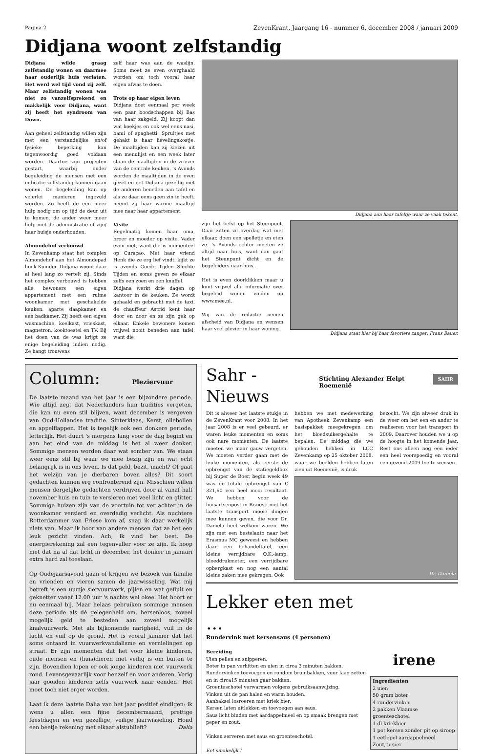Pagina 2 ZevenKrant, Jaargang 16 - nummer 6, december 2008 / januari 2009
Didjana woont zelfstandig
Didjana wilde graag zelfstandig wonen en daarmee haar ouderlijk huis verlaten. Het werd wel tijd vond zij zelf. Maar zelfstandig wonen was niet zo vanzelfsprekend en makkelijk voor Didjana, want zij heeft het syndroom van Down.
Aan geheel zelfstandig willen zijn met een verstandelijke en/of fysieke beperking kan tegenwoordig goed voldaan worden. Daartoe zijn projecten gestart, waarbij onder begeleiding de mensen met een indicatie zelfstandig kunnen gaan wonen. De begeleiding kan op velerlei manieren ingevuld worden. Zo heeft de een meer hulp nodig om op tijd de deur uit te komen, de ander weer meer hulp met de administratie of zijn/ haar huisje onderhouden.
Almondehof verbouwd
In Zevenkamp staat het complex Almondehof aan het Almondepad hoek Kuinder. Didjana woont daar al heel lang zo vertelt zij. Sinds het complex verbouwd is hebben alle bewoners een eigen appartement met een ruime woonkamer met geschakelde keuken, aparte slaapkamer en een badkamer. Zij heeft een eigen wasmachine, koelkast, vrieskast, magnetron, kooktoestel en TV. Bij het doen van de was krijgt ze enige begeleiding indien nodig. Ze hangt trouwens
zelf haar was aan de waslijn. Soms moet ze even overghaald worden om toch vooral haar eigen afwas te doen.
Trots op haar eigen leven
Didjana doet eenmaal per week een paar boodschappen bij Bas van haar zakgeld. Zij koopt dan wat koekjes en ook wel eens nasi, bami of spaghetti. Spruitjes met gehakt is haar lievelingskostje. De maaltijden kan zij kiezen uit een menulijst en een week later staan de maaltijden in de vriezer van de centrale keuken. 's Avonds worden de maaltijden in de oven gezet en eet Didjana gezellig met de anderen beneden aan tafel en als ze daar eens geen zin in heeft, neemt zij haar warme maaltijd mee naar haar appartement.
Visite
Regelmatig komen haar oma, broer en moeder op visite. Vader even niet, want die is momenteel op Curaçao. Met haar vriend Henk die ze erg lief vindt, kijkt ze 's avonds Goede Tijden Slechte Tijden en soms geven ze elkaar zelfs een zoen en een knuffel.
Didjana werkt drie dagen op kantoor in de keuken. Ze wordt gehaald en gebracht met de taxi, de chauffeur Astrid kent haar door en door en ze zijn gek op elkaar. Enkele bewoners komen vrijwel nooit beneden aan tafel, want die
Didjana aan haar tafeltje waar ze vaak tekent.
zijn het liefst op het Steunpunt. Daar zitten ze overdag wat met elkaar, doen een spelletje en eten ze. 's Avonds echter moeten ze altijd naar huis, want dan gaat het Steunpunt dicht en de begeleiders naar huis.
Het is even doorklikken maar u kunt vrijwel alle informatie over begeleid wonen vinden op www.mee.nl.
Wij van de redactie nemen afscheid van Didjana en wensen haar veel plezier in haar woning.
Didjana staat hier bij haar favoriete zanger: Frans Bauer.
Column: Pleziervuur
De laatste maand van het jaar is een bijzondere periode. Wie altijd zegt dat Nederlanders hun tradities vergeten, die kan nu even stil blijven, want december is vergeven van Oud-Hollandse traditie. Sinterklaas, Kerst, oliebollen en appelflappen. Het is tegelijk ook een donkere periode, letterlijk. Het duurt 's morgens lang voor de dag begint en aan het eind van de middag is het al weer donker. Sommige mensen worden daar wat somber van. We staan weer eens stil bij waar we mee bezig zijn en wat echt belangrijk is in ons leven. Is dat geld, bezit, macht? Of gaat het welzijn van je dierbaren boven alles? Dit soort gedachten kunnen erg confronterend zijn. Misschien willen mensen dergelijke gedachten verdrijven door al vanaf half november huis en tuin te versieren met veel licht en glitter. Sommige huizen zijn van de voortuin tot ver achter in de woonkamer versierd en overdadig verlicht. Als nuchtere Rotterdammer van Friese kom af, snap ik daar werkelijk niets van. Maar ik hoor van andere mensen dat ze het een leuk gezicht vinden. Ach, ik vind het best. De energierekening zal een tegenvaller voor ze zijn. Ik hoop niet dat na al dat licht in december, het donker in januari extra hard zal toeslaan.
Op Oudejaarsavond gaan of krijgen we bezoek van familie en vrienden en vieren samen de jaarwisseling. Wat mij betreft is een uurtje siervuurwerk, pijlen en wat gefluit en geknetter vanaf 12.00 uur 's nachts wel okee. Het hoort er nu eenmaal bij. Maar helaas gebruiken sommige mensen deze periode als dé gelegenheid om, hersenloos, zoveel mogelijk geld te besteden aan zoveel mogelijk knalvuurwerk. Met als bijkomende narigheid, vuil in de lucht en vuil op de grond. Het is vooral jammer dat het soms ontaard in vuurwerkvandalisme en vernielingen op straat. Er zijn momenten dat het voor kleine kinderen, oude mensen en (huis)dieren niet veilig is om buiten te zijn. Bovendien lopen er ook jonge kinderen met vuurwerk rond. Levensgevaarlijk voor henzelf en voor anderen. Vorig jaar gooiden kinderen zelfs vuurwerk naar eenden! Het moet toch niet erger worden.
Laat ik deze laatste Dalia van het jaar positief eindigen: ik wens u allen een fijne decembermaand, prettige feestdagen en een gezellige, veilige jaarwisseling. Houd een beetje rekening met elkaar alstublieft? Dalia
Sahr - Nieuws
Stichting Alexander Helpt Roemenië SAHR
Dit is alweer het laatste stukje in de ZevenKrant voor 2008. In het jaar 2008 is er veel gebeurd, er waren leuke momenten en soms ook nare momenten. De laatste moeten we maar gauw vergeten. We moeten verder gaan met de leuke momenten, als eerste de opbrengst van de statiegeldbox bij Super de Boer, begin week 49 was de totale opbrengst van € 321,60 een heel mooi resultaat. We hebben voor de huisartsenpost in Braiesti met het laatste transport mooie dingen mee kunnen geven, die voor Dr. Daniela heel welkom waren. We zijn met een bestelauto naar het Erasmus MC geweest en hebben daar een behandeltafel, een kleine verrijdbare O.K.-lamp, bloeddrukmeter, een verrijdbare opbergkast en nog een aantal kleine zaken mee gekregen. Ook
hebben we met medewerking van Apotheek Zevenkamp een basispakket meegekregen om het bloedsuikergehalte te bepalen. De middag die we gehouden hebben in LCC Zevenkamp op 25 oktober 2008, waar we beelden hebben laten zien uit Roemenië, is druk
bezocht. We zijn alweer druk in de weer om het een en ander te realiseren voor het transport in 2009. Daarover houden we u op de hoogte in het komende jaar. Rest ons alleen nog een ieder een heel voorspoedig en vooral een gezond 2009 toe te wensen.
Dr. Daniela
Lekker eten met ...
Rundervink met kersensaus (4 personen)
Bereiding
Uien pellen en snipperen.
Boter in pan verhitten en uien in circa 3 minuten bakken.
Rundervinken toevoegen en rondom bruinbakken, vuur laag zetten en in circa15 minuten gaar bakken.
Groenteschotel verwarmen volgens gebruiksaanwijzing.
Vinken uit de pan halen en warm houden.
Aanbaksel losroeren met kriek bier.
Kersen laten uitlekken en toevoegen aan saus.
Saus licht binden met aardappelmeel en op smaak brengen met peper en zout.
Vinken serveren met saus en groenteschotel.
Eet smakelijk !
irene
Ingrediënten
2 uien
50 gram boter
4 rundervinken
2 pakken Vlaamse groenteschotel
1 dl kriekbier
1 pot kersen zonder pit op siroop
1 eetlepel aardappelmeel
Zout, peper